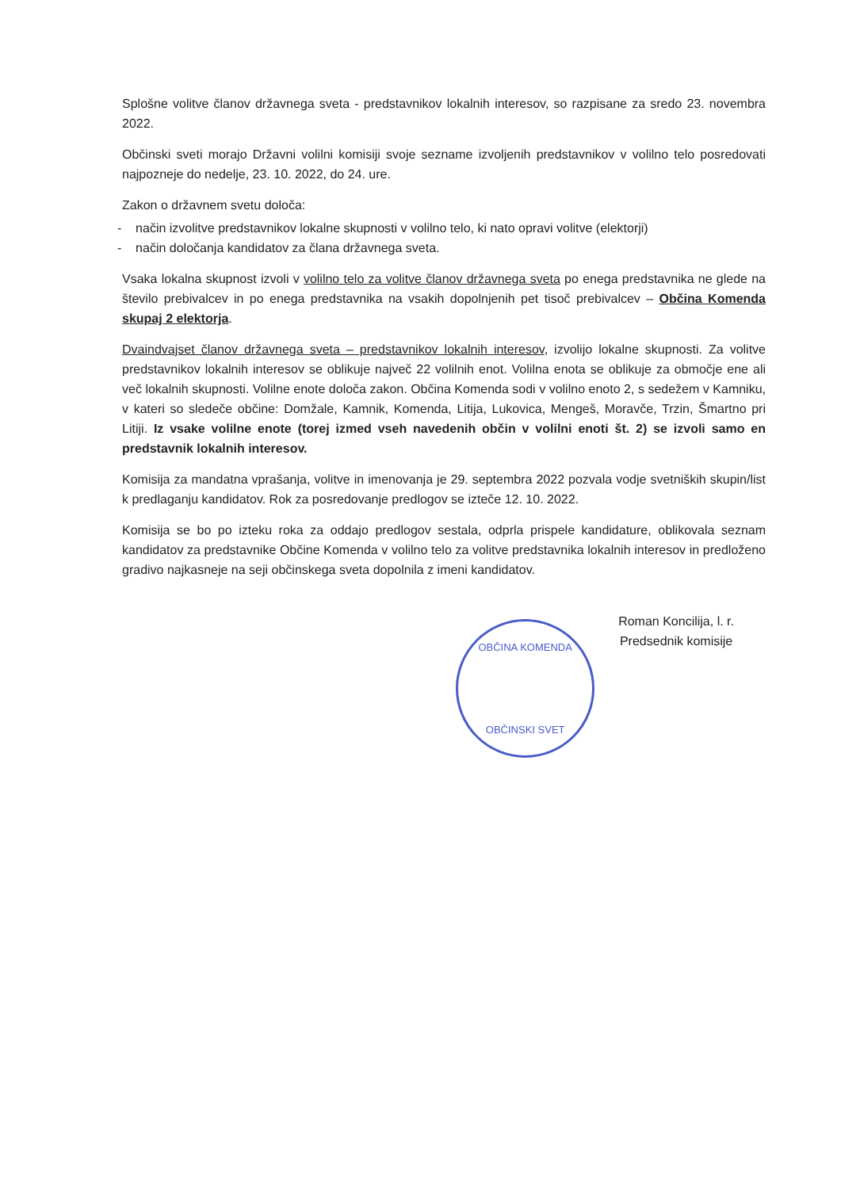Splošne volitve članov državnega sveta - predstavnikov lokalnih interesov, so razpisane za sredo 23. novembra 2022.
Občinski sveti morajo Državni volilni komisiji svoje sezname izvoljenih predstavnikov v volilno telo posredovati najpozneje do nedelje, 23. 10. 2022, do 24. ure.
Zakon o državnem svetu določa:
- način izvolitve predstavnikov lokalne skupnosti v volilno telo, ki nato opravi volitve (elektorji)
- način določanja kandidatov za člana državnega sveta.
Vsaka lokalna skupnost izvoli v volilno telo za volitve članov državnega sveta po enega predstavnika ne glede na število prebivalcev in po enega predstavnika na vsakih dopolnjenih pet tisoč prebivalcev – Občina Komenda skupaj 2 elektorja.
Dvaindvajset članov državnega sveta – predstavnikov lokalnih interesov, izvolijo lokalne skupnosti. Za volitve predstavnikov lokalnih interesov se oblikuje največ 22 volilnih enot. Volilna enota se oblikuje za območje ene ali več lokalnih skupnosti. Volilne enote določa zakon. Občina Komenda sodi v volilno enoto 2, s sedežem v Kamniku, v kateri so sledeče občine: Domžale, Kamnik, Komenda, Litija, Lukovica, Mengeš, Moravče, Trzin, Šmartno pri Litiji. Iz vsake volilne enote (torej izmed vseh navedenih občin v volilni enoti št. 2) se izvoli samo en predstavnik lokalnih interesov.
Komisija za mandatna vprašanja, volitve in imenovanja je 29. septembra 2022 pozvala vodje svetniških skupin/list k predlaganju kandidatov. Rok za posredovanje predlogov se izteče 12. 10. 2022.
Komisija se bo po izteku roka za oddajo predlogov sestala, odprla prispele kandidature, oblikovala seznam kandidatov za predstavnike Občine Komenda v volilno telo za volitve predstavnika lokalnih interesov in predloženo gradivo najkasneje na seji občinskega sveta dopolnila z imeni kandidatov.
OBČINA KOMENDA
OBČINSKI SVET
Roman Koncilija, l. r.
Predsednik komisije